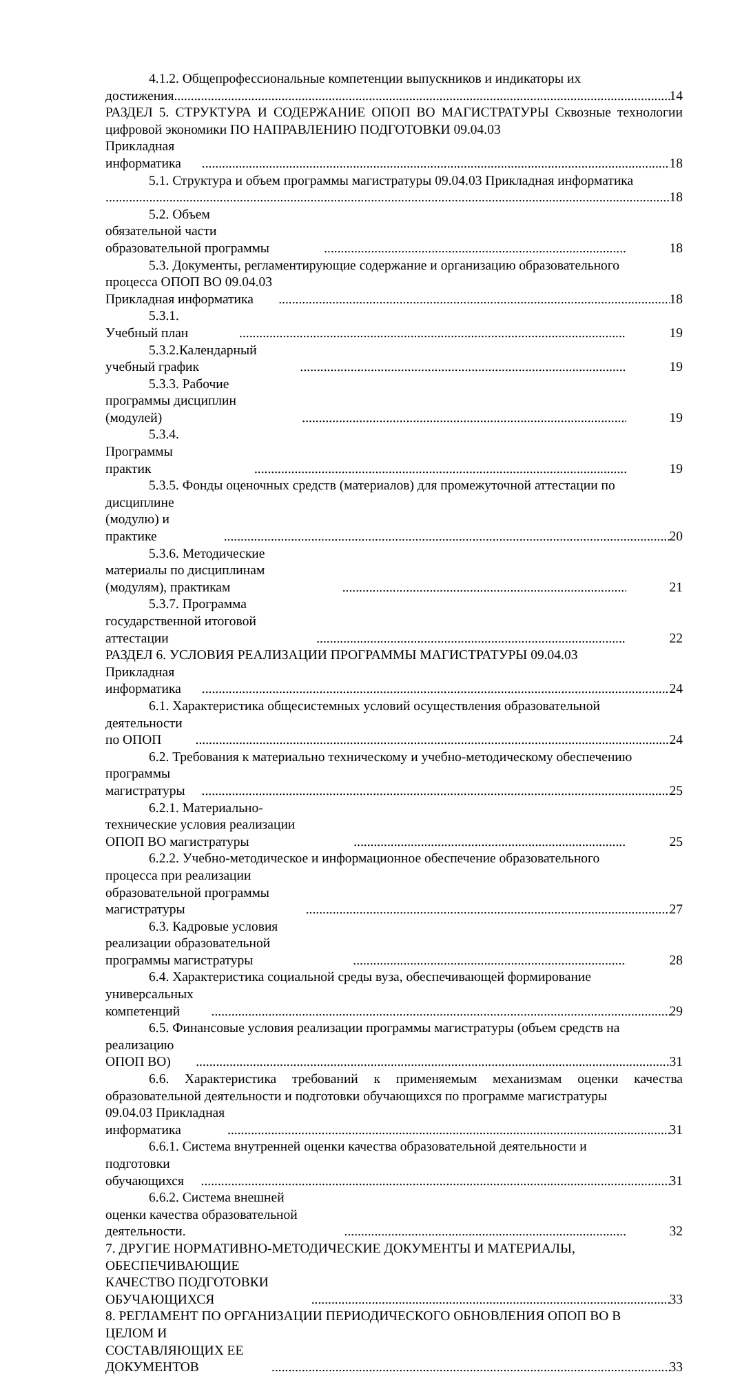4.1.2. Общепрофессиональные компетенции выпускников и индикаторы их
достижения 14
РАЗДЕЛ 5. СТРУКТУРА И СОДЕРЖАНИЕ ОПОП ВО МАГИСТРАТУРЫ Сквозные технологии цифровой экономики ПО НАПРАВЛЕНИЮ ПОДГОТОВКИ 09.04.03
Прикладная информатика 18
5.1. Структура и объем программы магистратуры 09.04.03 Прикладная информатика
18
5.2. Объем обязательной части образовательной программы 18
5.3. Документы, регламентирующие содержание и организацию образовательного
процесса ОПОП ВО 09.04.03 Прикладная информатика 18
5.3.1. Учебный план 19
5.3.2.Календарный учебный график 19
5.3.3. Рабочие программы дисциплин (модулей) 19
5.3.4. Программы практик 19
5.3.5. Фонды оценочных средств (материалов) для промежуточной аттестации по
дисциплине (модулю) и практике 20
5.3.6. Методические материалы по дисциплинам (модулям), практикам 21
5.3.7. Программа государственной итоговой аттестации 22
РАЗДЕЛ 6. УСЛОВИЯ РЕАЛИЗАЦИИ ПРОГРАММЫ МАГИСТРАТУРЫ 09.04.03
Прикладная информатика 24
6.1. Характеристика общесистемных условий осуществления образовательной
деятельности по ОПОП 24
6.2. Требования к материально техническому и учебно-методическому обеспечению
программы магистратуры 25
6.2.1. Материально-технические условия реализации ОПОП ВО магистратуры 25
6.2.2. Учебно-методическое и информационное обеспечение образовательного
процесса при реализации образовательной программы магистратуры 27
6.3. Кадровые условия реализации образовательной программы магистратуры 28
6.4. Характеристика социальной среды вуза, обеспечивающей формирование
универсальных компетенций 29
6.5. Финансовые условия реализации программы магистратуры (объем средств на
реализацию ОПОП ВО) 31
6.6. Характеристика требований к применяемым механизмам оценки качества образовательной деятельности и подготовки обучающихся по программе магистратуры
09.04.03 Прикладная информатика 31
6.6.1. Система внутренней оценки качества образовательной деятельности и
подготовки обучающихся 31
6.6.2. Система внешней оценки качества образовательной деятельности. 32
7. ДРУГИЕ НОРМАТИВНО-МЕТОДИЧЕСКИЕ ДОКУМЕНТЫ И МАТЕРИАЛЫ,
ОБЕСПЕЧИВАЮЩИЕ КАЧЕСТВО ПОДГОТОВКИ ОБУЧАЮЩИХСЯ 33
8. РЕГЛАМЕНТ ПО ОРГАНИЗАЦИИ ПЕРИОДИЧЕСКОГО ОБНОВЛЕНИЯ ОПОП ВО В
ЦЕЛОМ И СОСТАВЛЯЮЩИХ ЕЕ ДОКУМЕНТОВ 33